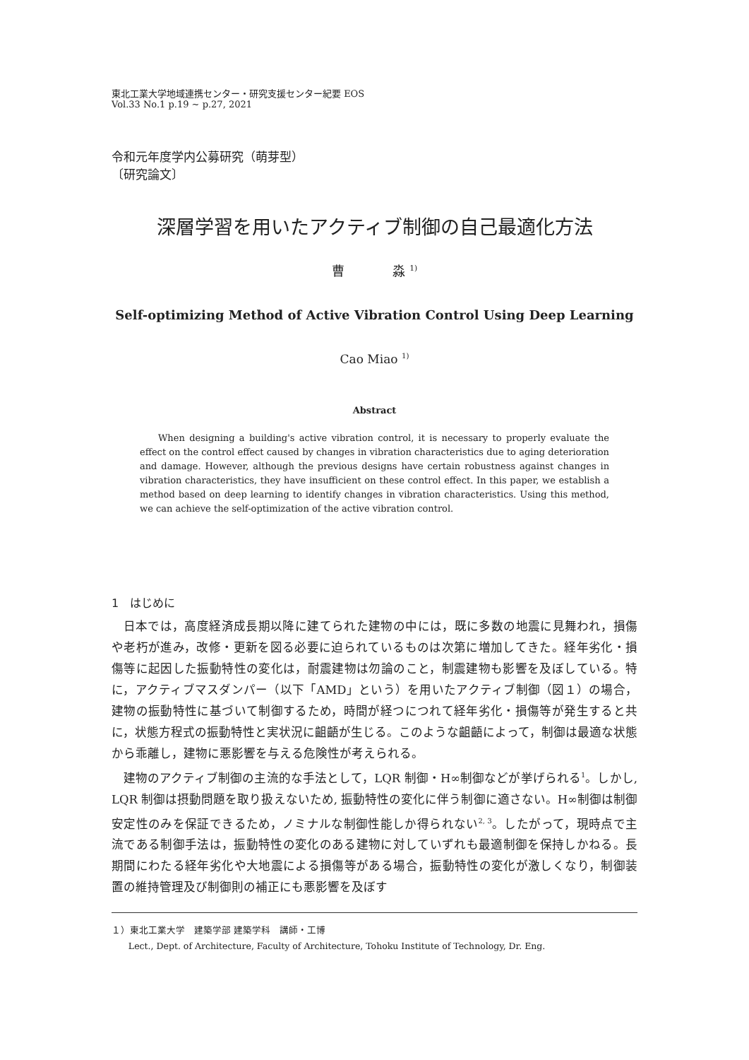東北工業大学地域連携センター・研究支援センター紀要 EOS
Vol.33 No.1 p.19 ~ p.27, 2021
令和元年度学内公募研究（萌芽型）
〔研究論文〕
深層学習を用いたアクティブ制御の自己最適化方法
曹 淼 <sup>1)</sup>
Self-optimizing Method of Active Vibration Control Using Deep Learning
Cao Miao <sup>1)</sup>
Abstract
When designing a building's active vibration control, it is necessary to properly evaluate the effect on the control effect caused by changes in vibration characteristics due to aging deterioration and damage. However, although the previous designs have certain robustness against changes in vibration characteristics, they have insufficient on these control effect. In this paper, we establish a method based on deep learning to identify changes in vibration characteristics. Using this method, we can achieve the self-optimization of the active vibration control.
1　はじめに
日本では，高度経済成長期以降に建てられた建物の中には，既に多数の地震に見舞われ，損傷や老朽が進み，改修・更新を図る必要に迫られているものは次第に増加してきた。経年劣化・損傷等に起因した振動特性の変化は，耐震建物は勿論のこと，制震建物も影響を及ぼしている。特に，アクティブマスダンパー（以下「AMD」という）を用いたアクティブ制御（図１）の場合，建物の振動特性に基づいて制御するため，時間が経つにつれて経年劣化・損傷等が発生すると共に，状態方程式の振動特性と実状況に齟齬が生じる。このような齟齬によって，制御は最適な状態から乖離し，建物に悪影響を与える危険性が考えられる。
建物のアクティブ制御の主流的な手法として，LQR 制御・H∞制御などが挙げられる<sup>1</sup>。しかし, LQR 制御は摂動問題を取り扱えないため, 振動特性の変化に伴う制御に適さない。H∞制御は制御安定性のみを保証できるため，ノミナルな制御性能しか得られない<sup>2, 3</sup>。したがって，現時点で主流である制御手法は，振動特性の変化のある建物に対していずれも最適制御を保持しかねる。長期間にわたる経年劣化や大地震による損傷等がある場合，振動特性の変化が激しくなり，制御装置の維持管理及び制御則の補正にも悪影響を及ぼす
１）東北工業大学　建築学部 建築学科　講師・工博
Lect., Dept. of Architecture, Faculty of Architecture, Tohoku Institute of Technology, Dr. Eng.